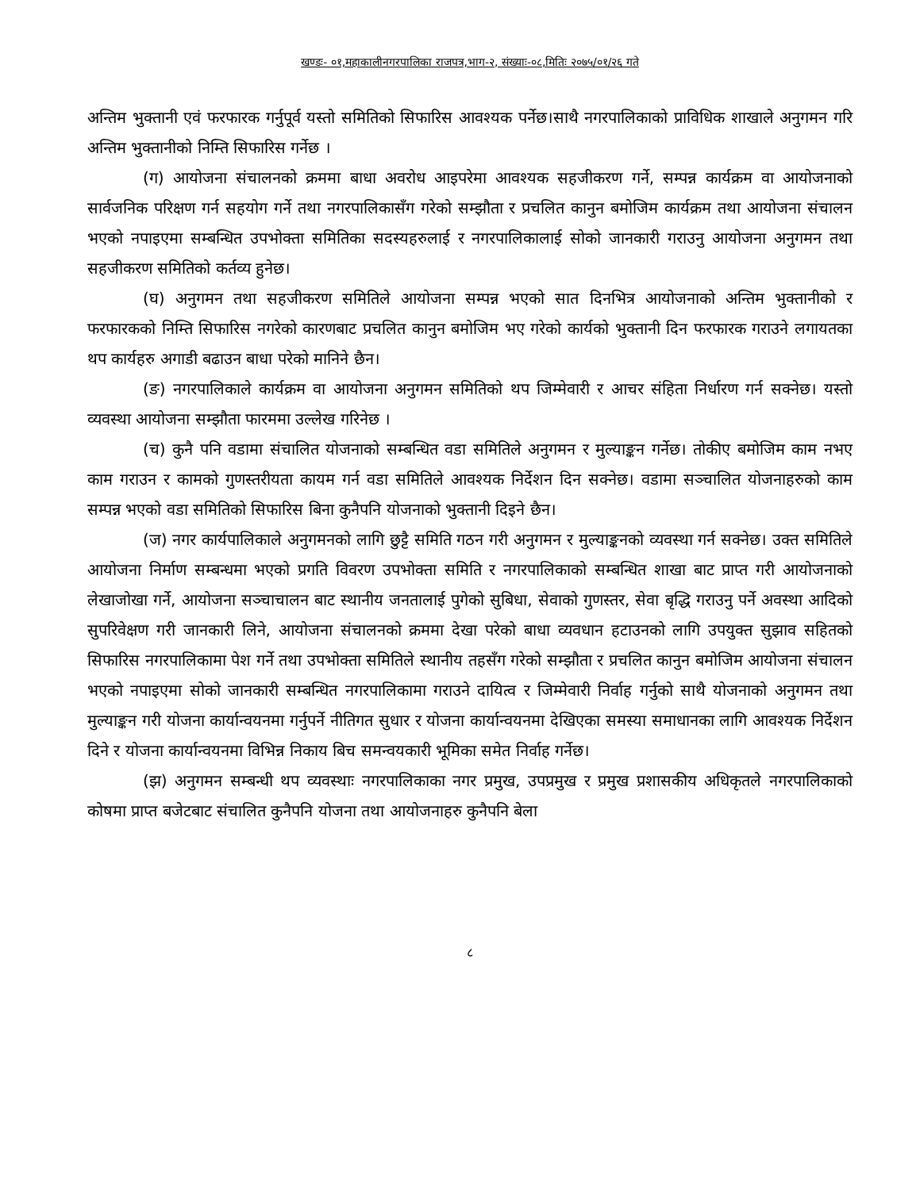खण्डः- ०१,महाकालीनगरपालिका राजपत्र,भाग-२, संख्याः-०८,मितिः २०७५/०१/२६ गते
अन्तिम भुक्तानी एवं फरफारक गर्नुपूर्व यस्तो समितिको सिफारिस आवश्यक पर्नेछ।साथै नगरपालिकाको प्राविधिक शाखाले अनुगमन गरि अन्तिम भुक्तानीको निम्ति सिफारिस गर्नेछ ।
(ग) आयोजना संचालनको क्रममा बाधा अवरोध आइपरेमा आवश्यक सहजीकरण गर्ने, सम्पन्न कार्यक्रम वा आयोजनाको सार्वजनिक परिक्षण गर्न सहयोग गर्ने तथा नगरपालिकासँग गरेको सम्झौता र प्रचलित कानुन बमोजिम कार्यक्रम तथा आयोजना संचालन भएको नपाइएमा सम्बन्धित उपभोक्ता समितिका सदस्यहरुलाई र नगरपालिकालाई सोको जानकारी गराउनु आयोजना अनुगमन तथा सहजीकरण समितिको कर्तव्य हुनेछ।
(घ) अनुगमन तथा सहजीकरण समितिले आयोजना सम्पन्न भएको सात दिनभित्र आयोजनाको अन्तिम भुक्तानीको र फरफारकको निम्ति सिफारिस नगरेको कारणबाट प्रचलित कानुन बमोजिम भए गरेको कार्यको भुक्तानी दिन फरफारक गराउने लगायतका थप कार्यहरु अगाडी बढाउन बाधा परेको मानिने छैन।
(ङ) नगरपालिकाले कार्यक्रम वा आयोजना अनुगमन समितिको थप जिम्मेवारी र आचर संहिता निर्धारण गर्न सक्नेछ। यस्तो व्यवस्था आयोजना सम्झौता फारममा उल्लेख गरिनेछ ।
(च) कुनै पनि वडामा संचालित योजनाको सम्बन्धित वडा समितिले अनुगमन र मुल्याङ्कन गर्नेछ। तोकीए बमोजिम काम नभए काम गराउन र कामको गुणस्तरीयता कायम गर्न वडा समितिले आवश्यक निर्देशन दिन सक्नेछ। वडामा सञ्चालित योजनाहरुको काम सम्पन्न भएको वडा समितिको सिफारिस बिना कुनैपनि योजनाको भुक्तानी दिइने छैन।
(ज) नगर कार्यपालिकाले अनुगमनको लागि छुट्टै समिति गठन गरी अनुगमन र मुल्याङ्कनको व्यवस्था गर्न सक्नेछ। उक्त समितिले आयोजना निर्माण सम्बन्धमा भएको प्रगति विवरण उपभोक्ता समिति र नगरपालिकाको सम्बन्धित शाखा बाट प्राप्त गरी आयोजनाको लेखाजोखा गर्ने, आयोजना सञ्चाचालन बाट स्थानीय जनतालाई पुगेको सुबिधा, सेवाको गुणस्तर, सेवा बृद्धि गराउनु पर्ने अवस्था आदिको सुपरिवेक्षण गरी जानकारी लिने, आयोजना संचालनको क्रममा देखा परेको बाधा व्यवधान हटाउनको लागि उपयुक्त सुझाव सहितको सिफारिस नगरपालिकामा पेश गर्ने तथा उपभोक्ता समितिले स्थानीय तहसँग गरेको सम्झौता र प्रचलित कानुन बमोजिम आयोजना संचालन भएको नपाइएमा सोको जानकारी सम्बन्धित नगरपालिकामा गराउने दायित्व र जिम्मेवारी निर्वाह गर्नुको साथै योजनाको अनुगमन तथा मुल्याङ्कन गरी योजना कार्यान्वयनमा गर्नुपर्ने नीतिगत सुधार र योजना कार्यान्वयनमा देखिएका समस्या समाधानका लागि आवश्यक निर्देशन दिने र योजना कार्यान्वयनमा विभिन्न निकाय बिच समन्वयकारी भूमिका समेत निर्वाह गर्नेछ।
(झ) अनुगमन सम्बन्धी थप व्यवस्थाः नगरपालिकाका नगर प्रमुख, उपप्रमुख र प्रमुख प्रशासकीय अधिकृतले नगरपालिकाको कोषमा प्राप्त बजेटबाट संचालित कुनैपनि योजना तथा आयोजनाहरु कुनैपनि बेला
८